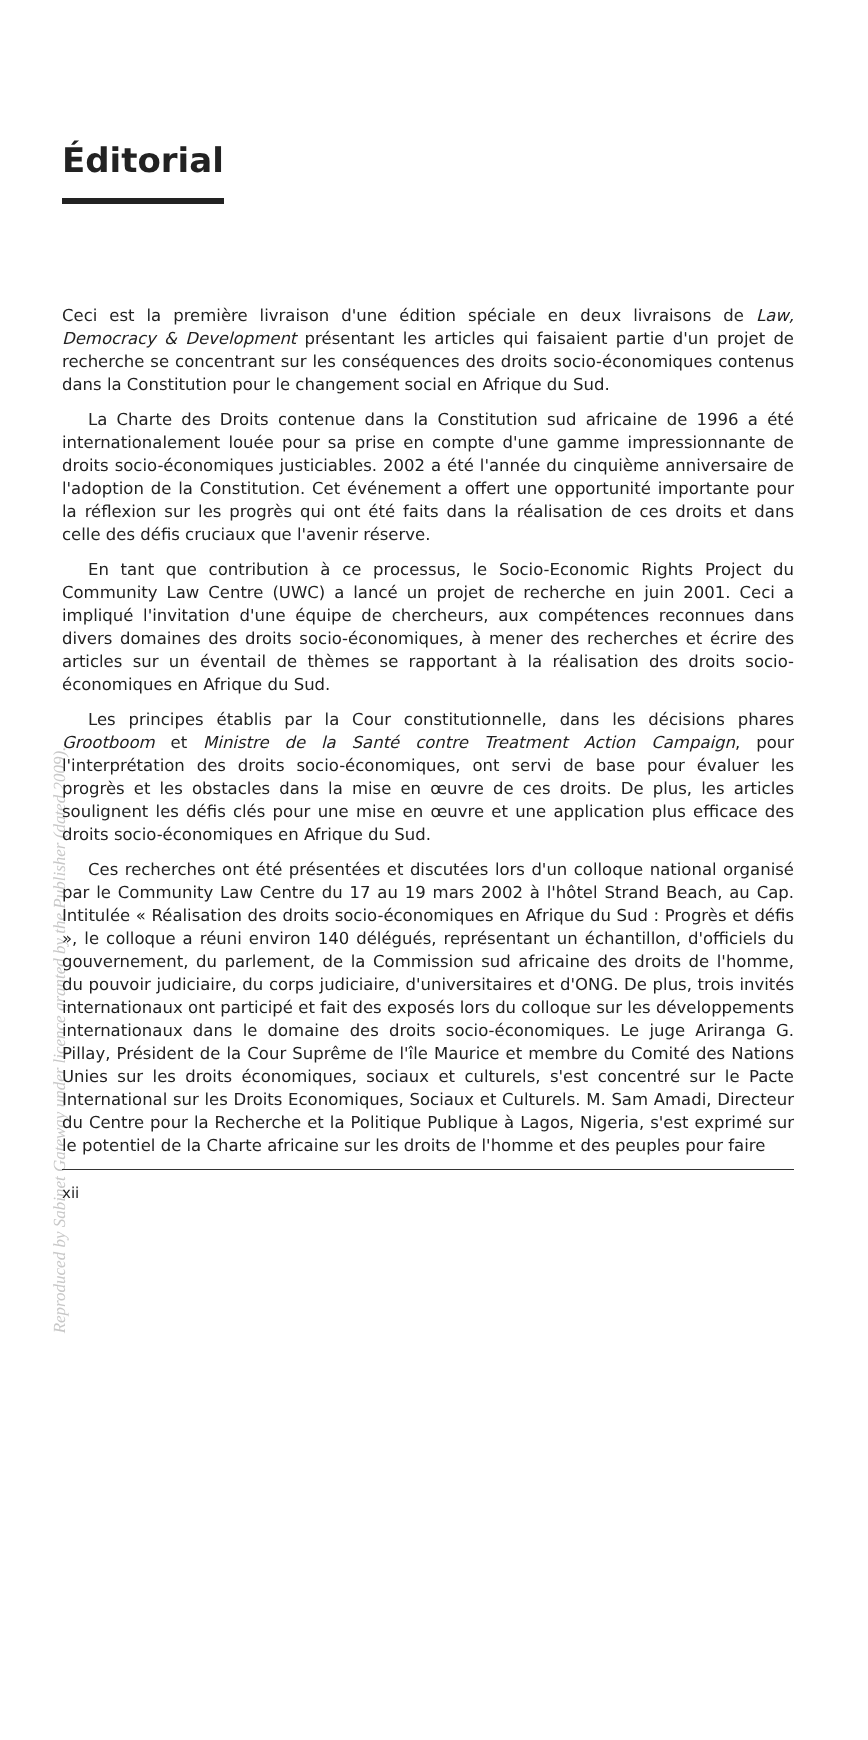Reproduced by Sabinet Gateway under licence granted by the Publisher (dated 2009).
Éditorial
Ceci est la première livraison d'une édition spéciale en deux livraisons de Law, Democracy & Development présentant les articles qui faisaient partie d'un projet de recherche se concentrant sur les conséquences des droits socio-économiques contenus dans la Constitution pour le changement social en Afrique du Sud.
La Charte des Droits contenue dans la Constitution sud africaine de 1996 a été internationalement louée pour sa prise en compte d'une gamme impressionnante de droits socio-économiques justiciables. 2002 a été l'année du cinquième anniversaire de l'adoption de la Constitution. Cet événement a offert une opportunité importante pour la réflexion sur les progrès qui ont été faits dans la réalisation de ces droits et dans celle des défis cruciaux que l'avenir réserve.
En tant que contribution à ce processus, le Socio-Economic Rights Project du Community Law Centre (UWC) a lancé un projet de recherche en juin 2001. Ceci a impliqué l'invitation d'une équipe de chercheurs, aux compétences reconnues dans divers domaines des droits socio-économiques, à mener des recherches et écrire des articles sur un éventail de thèmes se rapportant à la réalisation des droits socio-économiques en Afrique du Sud.
Les principes établis par la Cour constitutionnelle, dans les décisions phares Grootboom et Ministre de la Santé contre Treatment Action Campaign, pour l'interprétation des droits socio-économiques, ont servi de base pour évaluer les progrès et les obstacles dans la mise en œuvre de ces droits. De plus, les articles soulignent les défis clés pour une mise en œuvre et une application plus efficace des droits socio-économiques en Afrique du Sud.
Ces recherches ont été présentées et discutées lors d'un colloque national organisé par le Community Law Centre du 17 au 19 mars 2002 à l'hôtel Strand Beach, au Cap. Intitulée « Réalisation des droits socio-économiques en Afrique du Sud : Progrès et défis », le colloque a réuni environ 140 délégués, représentant un échantillon, d'officiels du gouvernement, du parlement, de la Commission sud africaine des droits de l'homme, du pouvoir judiciaire, du corps judiciaire, d'universitaires et d'ONG. De plus, trois invités internationaux ont participé et fait des exposés lors du colloque sur les développements internationaux dans le domaine des droits socio-économiques. Le juge Ariranga G. Pillay, Président de la Cour Suprême de l'île Maurice et membre du Comité des Nations Unies sur les droits économiques, sociaux et culturels, s'est concentré sur le Pacte International sur les Droits Economiques, Sociaux et Culturels. M. Sam Amadi, Directeur du Centre pour la Recherche et la Politique Publique à Lagos, Nigeria, s'est exprimé sur le potentiel de la Charte africaine sur les droits de l'homme et des peuples pour faire
xii